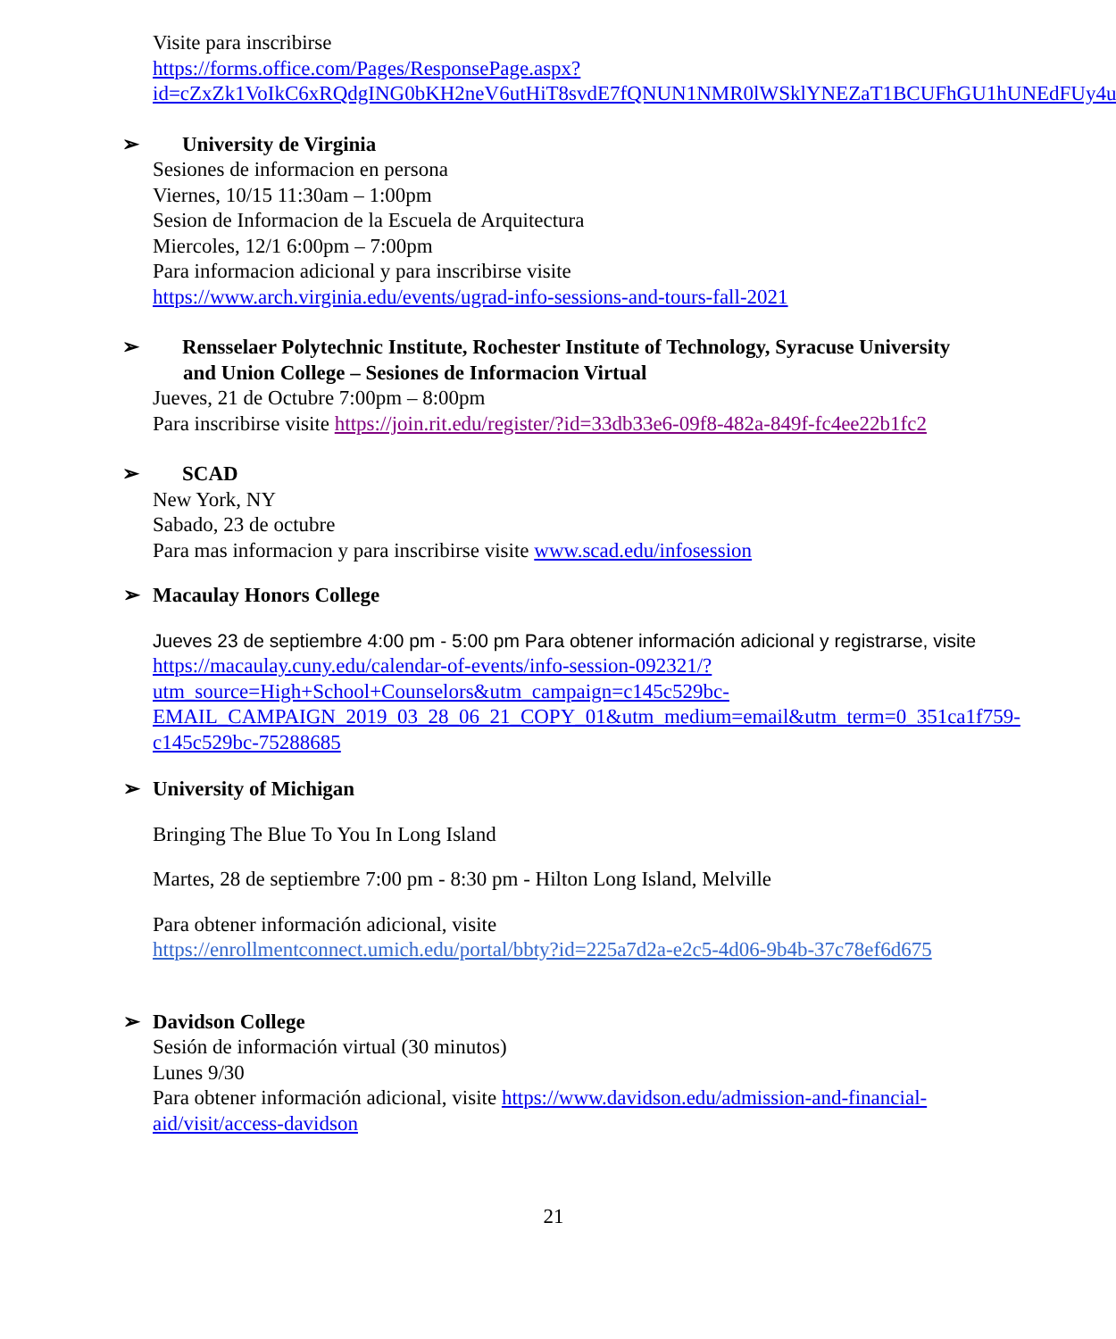Visite para inscribirse
https://forms.office.com/Pages/ResponsePage.aspx?id=cZxZk1VoIkC6xRQdgING0bKH2neV6utHiT8svdE7fQNUN1NMR0lWSklYNEZaT1BCUFhGU1hUNEdFUy4u
➢ University de Virginia
Sesiones de informacion en persona
Viernes, 10/15 11:30am – 1:00pm
Sesion de Informacion de la Escuela de Arquitectura
Miercoles, 12/1 6:00pm – 7:00pm
Para informacion adicional y para inscribirse visite
https://www.arch.virginia.edu/events/ugrad-info-sessions-and-tours-fall-2021
➢ Rensselaer Polytechnic Institute, Rochester Institute of Technology, Syracuse University and Union College – Sesiones de Informacion Virtual
Jueves, 21 de Octubre 7:00pm – 8:00pm
Para inscribirse visite https://join.rit.edu/register/?id=33db33e6-09f8-482a-849f-fc4ee22b1fc2
➢ SCAD
New York, NY
Sabado, 23 de octubre
Para mas informacion y para inscribirse visite www.scad.edu/infosession
➢ Macaulay Honors College
Jueves 23 de septiembre 4:00 pm - 5:00 pm Para obtener información adicional y registrarse, visite https://macaulay.cuny.edu/calendar-of-events/info-session-092321/?utm_source=High+School+Counselors&utm_campaign=c145c529bc-EMAIL_CAMPAIGN_2019_03_28_06_21_COPY_01&utm_medium=email&utm_term=0_351ca1f759-c145c529bc-75288685
➢ University of Michigan
Bringing The Blue To You In Long Island
Martes, 28 de septiembre 7:00 pm - 8:30 pm - Hilton Long Island, Melville
Para obtener información adicional, visite
https://enrollmentconnect.umich.edu/portal/bbty?id=225a7d2a-e2c5-4d06-9b4b-37c78ef6d675
➢ Davidson College
Sesión de información virtual (30 minutos)
Lunes 9/30
Para obtener información adicional, visite https://www.davidson.edu/admission-and-financial-aid/visit/access-davidson
21